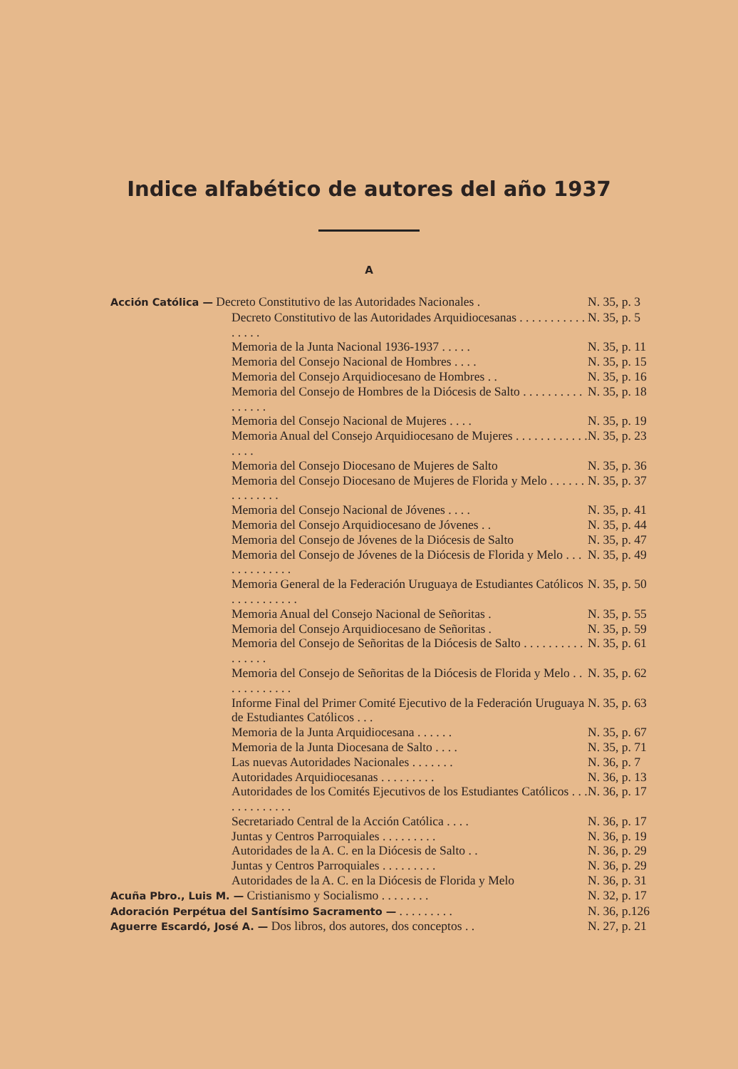Indice alfabético de autores del año 1937
A
Acción Católica — Decreto Constitutivo de las Autoridades Nacionales .
N. 35, p. 3
Decreto Constitutivo de las Autoridades Arquidiocesanas . . . . . . . . . . . . . . . .
N. 35, p. 5
Memoria de la Junta Nacional 1936-1937 . . . . .
N. 35, p. 11
Memoria del Consejo Nacional de Hombres . . . .
N. 35, p. 15
Memoria del Consejo Arquidiocesano de Hombres . .
N. 35, p. 16
Memoria del Consejo de Hombres de la Diócesis de Salto . . . . . . . . . . . . . . . .
N. 35, p. 18
Memoria del Consejo Nacional de Mujeres . . . .
N. 35, p. 19
Memoria Anual del Consejo Arquidiocesano de Mujeres . . . . . . . . . . . . . . . .
N. 35, p. 23
Memoria del Consejo Diocesano de Mujeres de Salto
N. 35, p. 36
Memoria del Consejo Diocesano de Mujeres de Florida y Melo . . . . . . . . . . . . . .
N. 35, p. 37
Memoria del Consejo Nacional de Jóvenes . . . .
N. 35, p. 41
Memoria del Consejo Arquidiocesano de Jóvenes . .
N. 35, p. 44
Memoria del Consejo de Jóvenes de la Diócesis de Salto
N. 35, p. 47
Memoria del Consejo de Jóvenes de la Diócesis de Florida y Melo . . . . . . . . . . . . .
N. 35, p. 49
Memoria General de la Federación Uruguaya de Estudiantes Católicos . . . . . . . . . . .
N. 35, p. 50
Memoria Anual del Consejo Nacional de Señoritas .
N. 35, p. 55
Memoria del Consejo Arquidiocesano de Señoritas .
N. 35, p. 59
Memoria del Consejo de Señoritas de la Diócesis de Salto . . . . . . . . . . . . . . . .
N. 35, p. 61
Memoria del Consejo de Señoritas de la Diócesis de Florida y Melo . . . . . . . . . . . .
N. 35, p. 62
Informe Final del Primer Comité Ejecutivo de la Federación Uruguaya de Estudiantes Católicos . . .
N. 35, p. 63
Memoria de la Junta Arquidiocesana . . . . . .
N. 35, p. 67
Memoria de la Junta Diocesana de Salto . . . .
N. 35, p. 71
Las nuevas Autoridades Nacionales . . . . . . .
N. 36, p. 7
Autoridades Arquidiocesanas . . . . . . . . .
N. 36, p. 13
Autoridades de los Comités Ejecutivos de los Estudiantes Católicos . . . . . . . . . . . . .
N. 36, p. 17
Secretariado Central de la Acción Católica . . . .
N. 36, p. 17
Juntas y Centros Parroquiales . . . . . . . . .
N. 36, p. 19
Autoridades de la A. C. en la Diócesis de Salto . .
N. 36, p. 29
Juntas y Centros Parroquiales . . . . . . . . .
N. 36, p. 29
Autoridades de la A. C. en la Diócesis de Florida y Melo
N. 36, p. 31
Acuña Pbro., Luis M. — Cristianismo y Socialismo . . . . . . . .
N. 32, p. 17
Adoración Perpétua del Santísimo Sacramento — . . . . . . . . .
N. 36, p.126
Aguerre Escardó, José A. — Dos libros, dos autores, dos conceptos . .
N. 27, p. 21